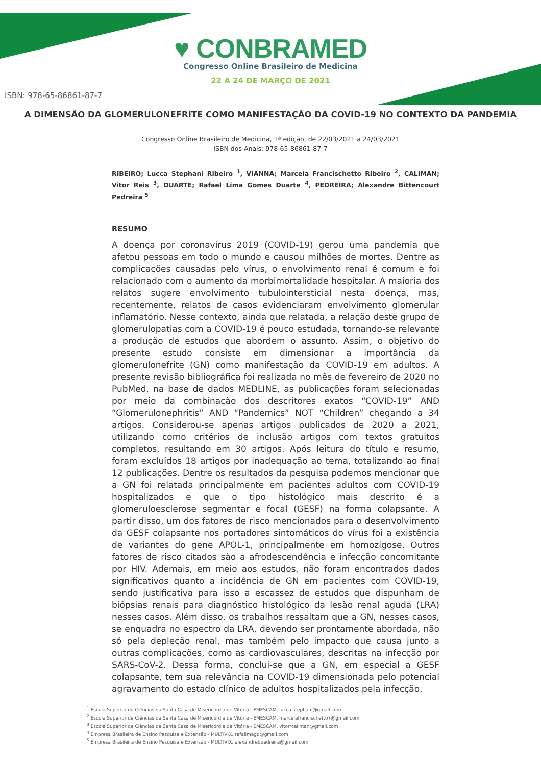♥ CONBRAMED
Congresso Online Brasileiro de Medicina
22 A 24 DE MARÇO DE 2021
ISBN: 978-65-86861-87-7
A DIMENSÃO DA GLOMERULONEFRITE COMO MANIFESTAÇÃO DA COVID-19 NO CONTEXTO DA PANDEMIA
Congresso Online Brasileiro de Medicina, 1ª edição, de 22/03/2021 a 24/03/2021
ISBN dos Anais: 978-65-86861-87-7
RIBEIRO; Lucca Stephani Ribeiro <sup>1</sup>, VIANNA; Marcela Francischetto Ribeiro <sup>2</sup>, CALIMAN; Vitor Reis <sup>3</sup>, DUARTE; Rafael Lima Gomes Duarte <sup>4</sup>, PEDREIRA; Alexandre Bittencourt Pedreira <sup>5</sup>
RESUMO
A doença por coronavírus 2019 (COVID-19) gerou uma pandemia que afetou pessoas em todo o mundo e causou milhões de mortes. Dentre as complicações causadas pelo vírus, o envolvimento renal é comum e foi relacionado com o aumento da morbimortalidade hospitalar. A maioria dos relatos sugere envolvimento tubulointersticial nesta doença, mas, recentemente, relatos de casos evidenciaram envolvimento glomerular inflamatório. Nesse contexto, ainda que relatada, a relação deste grupo de glomerulopatias com a COVID-19 é pouco estudada, tornando-se relevante a produção de estudos que abordem o assunto. Assim, o objetivo do presente estudo consiste em dimensionar a importância da glomerulonefrite (GN) como manifestação da COVID-19 em adultos. A presente revisão bibliográfica foi realizada no mês de fevereiro de 2020 no PubMed, na base de dados MEDLINE, as publicações foram selecionadas por meio da combinação dos descritores exatos “COVID-19” AND “Glomerulonephritis” AND “Pandemics” NOT “Children” chegando a 34 artigos. Considerou-se apenas artigos publicados de 2020 a 2021, utilizando como critérios de inclusão artigos com textos gratuitos completos, resultando em 30 artigos. Após leitura do título e resumo, foram excluídos 18 artigos por inadequação ao tema, totalizando ao final 12 publicações. Dentre os resultados da pesquisa podemos mencionar que a GN foi relatada principalmente em pacientes adultos com COVID-19 hospitalizados e que o tipo histológico mais descrito é a glomeruloesclerose segmentar e focal (GESF) na forma colapsante. A partir disso, um dos fatores de risco mencionados para o desenvolvimento da GESF colapsante nos portadores sintomáticos do vírus foi a existência de variantes do gene APOL-1, principalmente em homozigose. Outros fatores de risco citados são a afrodescendência e infecção concomitante por HIV. Ademais, em meio aos estudos, não foram encontrados dados significativos quanto a incidência de GN em pacientes com COVID-19, sendo justificativa para isso a escassez de estudos que dispunham de biópsias renais para diagnóstico histológico da lesão renal aguda (LRA) nesses casos. Além disso, os trabalhos ressaltam que a GN, nesses casos, se enquadra no espectro da LRA, devendo ser prontamente abordada, não só pela depleção renal, mas também pelo impacto que causa junto a outras complicações, como as cardiovasculares, descritas na infecção por SARS-CoV-2. Dessa forma, conclui-se que a GN, em especial a GESF colapsante, tem sua relevância na COVID-19 dimensionada pelo potencial agravamento do estado clínico de adultos hospitalizados pela infecção,
<sup>1</sup> Escola Superior de Ciências da Santa Casa de Misericórdia de Vitória - EMESCAM, lucca.stephani@gmail.com
<sup>2</sup> Escola Superior de Ciências da Santa Casa de Misericórdia de Vitória - EMESCAM, marcelafrancischetto7@gmail.com
<sup>3</sup> Escola Superior de Ciências da Santa Casa de Misericórdia de Vitória - EMESCAM, vitorrcaliman@gmail.com
<sup>4</sup> Empresa Brasileira de Ensino Pesquisa e Extensão - MULTIVIX, rafalimagd@gmail.com
<sup>5</sup> Empresa Brasileira de Ensino Pesquisa e Extensão - MULTIVIX, alexandrebpedreira@gmail.com